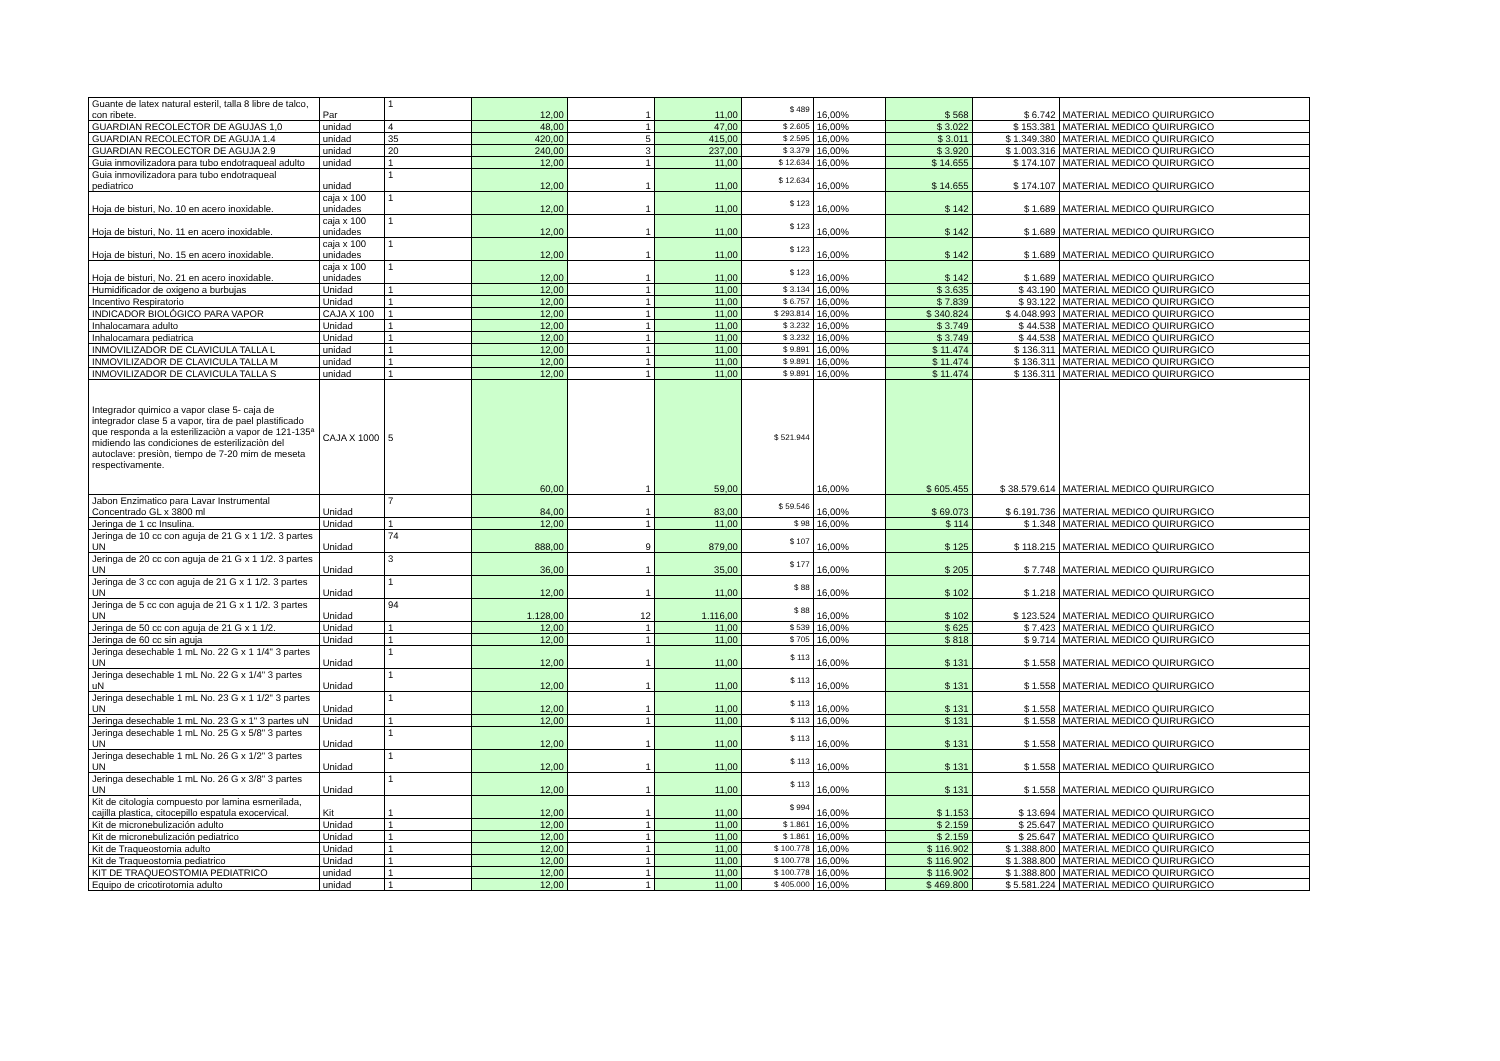| Guante de latex natural esteril, talla 8 libre de talco, con ribete. | Par | 1 | 12,00 | 1 | 11,00 | $ 489 | 16,00% | $ 568 | $ 6.742 | MATERIAL MEDICO QUIRURGICO |
| GUARDIAN RECOLECTOR DE AGUJAS 1,0 | unidad | 4 | 48,00 | 1 | 47,00 | $ 2.605 | 16,00% | $ 3.022 | $ 153.381 | MATERIAL MEDICO QUIRURGICO |
| GUARDIAN RECOLECTOR DE AGUJA 1.4 | unidad | 35 | 420,00 | 5 | 415,00 | $ 2.595 | 16,00% | $ 3.011 | $ 1.349.380 | MATERIAL MEDICO QUIRURGICO |
| GUARDIAN RECOLECTOR DE AGUJA 2.9 | unidad | 20 | 240,00 | 3 | 237,00 | $ 3.379 | 16,00% | $ 3.920 | $ 1.003.316 | MATERIAL MEDICO QUIRURGICO |
| Guia inmovilizadora para tubo endotraqueal adulto | unidad | 1 | 12,00 | 1 | 11,00 | $ 12.634 | 16,00% | $ 14.655 | $ 174.107 | MATERIAL MEDICO QUIRURGICO |
| Guia inmovilizadora para tubo endotraqueal pediatrico | unidad | 1 | 12,00 | 1 | 11,00 | $ 12.634 | 16,00% | $ 14.655 | $ 174.107 | MATERIAL MEDICO QUIRURGICO |
| Hoja de bisturi, No. 10 en acero inoxidable. | caja x 100 unidades | 1 | 12,00 | 1 | 11,00 | $ 123 | 16,00% | $ 142 | $ 1.689 | MATERIAL MEDICO QUIRURGICO |
| Hoja de bisturi, No. 11 en acero inoxidable. | caja x 100 unidades | 1 | 12,00 | 1 | 11,00 | $ 123 | 16,00% | $ 142 | $ 1.689 | MATERIAL MEDICO QUIRURGICO |
| Hoja de bisturi, No. 15 en acero inoxidable. | caja x 100 unidades | 1 | 12,00 | 1 | 11,00 | $ 123 | 16,00% | $ 142 | $ 1.689 | MATERIAL MEDICO QUIRURGICO |
| Hoja de bisturi, No. 21 en acero inoxidable. | caja x 100 unidades | 1 | 12,00 | 1 | 11,00 | $ 123 | 16,00% | $ 142 | $ 1.689 | MATERIAL MEDICO QUIRURGICO |
| Humidificador de oxigeno a burbujas | Unidad | 1 | 12,00 | 1 | 11,00 | $ 3.134 | 16,00% | $ 3.635 | $ 43.190 | MATERIAL MEDICO QUIRURGICO |
| Incentivo Respiratorio | Unidad | 1 | 12,00 | 1 | 11,00 | $ 6.757 | 16,00% | $ 7.839 | $ 93.122 | MATERIAL MEDICO QUIRURGICO |
| INDICADOR BIOLÓGICO PARA VAPOR | CAJA X 100 | 1 | 12,00 | 1 | 11,00 | $ 293.814 | 16,00% | $ 340.824 | $ 4.048.993 | MATERIAL MEDICO QUIRURGICO |
| Inhalocamara adulto | Unidad | 1 | 12,00 | 1 | 11,00 | $ 3.232 | 16,00% | $ 3.749 | $ 44.538 | MATERIAL MEDICO QUIRURGICO |
| Inhalocamara pediatrica | Unidad | 1 | 12,00 | 1 | 11,00 | $ 3.232 | 16,00% | $ 3.749 | $ 44.538 | MATERIAL MEDICO QUIRURGICO |
| INMOVILIZADOR DE CLAVICULA TALLA L | unidad | 1 | 12,00 | 1 | 11,00 | $ 9.891 | 16,00% | $ 11.474 | $ 136.311 | MATERIAL MEDICO QUIRURGICO |
| INMOVILIZADOR DE CLAVICULA TALLA M | unidad | 1 | 12,00 | 1 | 11,00 | $ 9.891 | 16,00% | $ 11.474 | $ 136.311 | MATERIAL MEDICO QUIRURGICO |
| INMOVILIZADOR DE CLAVICULA TALLA S | unidad | 1 | 12,00 | 1 | 11,00 | $ 9.891 | 16,00% | $ 11.474 | $ 136.311 | MATERIAL MEDICO QUIRURGICO |
| Integrador quimico a vapor clase 5- caja de integrador clase 5 a vapor, tira de pael plastificado que responda a la esterilizaciòn a vapor de 121-135ª midiendo las condiciones de esterilizaciòn del autoclave: presiòn, tiempo de 7-20 mim de meseta respectivamente. | CAJA X 1000 | 5 | 60,00 | 1 | 59,00 | $ 521.944 | 16,00% | $ 605.455 | $ 38.579.614 | MATERIAL MEDICO QUIRURGICO |
| Jabon Enzimatico para Lavar Instrumental Concentrado GL x 3800 ml | Unidad | 7 | 84,00 | 1 | 83,00 | $ 59.546 | 16,00% | $ 69.073 | $ 6.191.736 | MATERIAL MEDICO QUIRURGICO |
| Jeringa de 1 cc Insulina. | Unidad | 1 | 12,00 | 1 | 11,00 | $ 98 | 16,00% | $ 114 | $ 1.348 | MATERIAL MEDICO QUIRURGICO |
| Jeringa de 10 cc con aguja de 21 G x 1 1/2. 3 partes UN | Unidad | 74 | 888,00 | 9 | 879,00 | $ 107 | 16,00% | $ 125 | $ 118.215 | MATERIAL MEDICO QUIRURGICO |
| Jeringa de 20 cc con aguja de 21 G x 1 1/2. 3 partes UN | Unidad | 3 | 36,00 | 1 | 35,00 | $ 177 | 16,00% | $ 205 | $ 7.748 | MATERIAL MEDICO QUIRURGICO |
| Jeringa de 3 cc con aguja de 21 G x 1 1/2. 3 partes UN | Unidad | 1 | 12,00 | 1 | 11,00 | $ 88 | 16,00% | $ 102 | $ 1.218 | MATERIAL MEDICO QUIRURGICO |
| Jeringa de 5 cc con aguja de 21 G x 1 1/2. 3 partes UN | Unidad | 94 | 1.128,00 | 12 | 1.116,00 | $ 88 | 16,00% | $ 102 | $ 123.524 | MATERIAL MEDICO QUIRURGICO |
| Jeringa de 50 cc con aguja de 21 G x 1 1/2. | Unidad | 1 | 12,00 | 1 | 11,00 | $ 539 | 16,00% | $ 625 | $ 7.423 | MATERIAL MEDICO QUIRURGICO |
| Jeringa de 60 cc sin aguja | Unidad | 1 | 12,00 | 1 | 11,00 | $ 705 | 16,00% | $ 818 | $ 9.714 | MATERIAL MEDICO QUIRURGICO |
| Jeringa desechable 1 mL No. 22 G x 1 1/4" 3 partes UN | Unidad | 1 | 12,00 | 1 | 11,00 | $ 113 | 16,00% | $ 131 | $ 1.558 | MATERIAL MEDICO QUIRURGICO |
| Jeringa desechable 1 mL No. 22 G x 1/4" 3 partes uN | Unidad | 1 | 12,00 | 1 | 11,00 | $ 113 | 16,00% | $ 131 | $ 1.558 | MATERIAL MEDICO QUIRURGICO |
| Jeringa desechable 1 mL No. 23 G x 1 1/2" 3 partes UN | Unidad | 1 | 12,00 | 1 | 11,00 | $ 113 | 16,00% | $ 131 | $ 1.558 | MATERIAL MEDICO QUIRURGICO |
| Jeringa desechable 1 mL No. 23 G x 1" 3 partes uN | Unidad | 1 | 12,00 | 1 | 11,00 | $ 113 | 16,00% | $ 131 | $ 1.558 | MATERIAL MEDICO QUIRURGICO |
| Jeringa desechable 1 mL No. 25 G x 5/8" 3 partes UN | Unidad | 1 | 12,00 | 1 | 11,00 | $ 113 | 16,00% | $ 131 | $ 1.558 | MATERIAL MEDICO QUIRURGICO |
| Jeringa desechable 1 mL No. 26 G x 1/2" 3 partes UN | Unidad | 1 | 12,00 | 1 | 11,00 | $ 113 | 16,00% | $ 131 | $ 1.558 | MATERIAL MEDICO QUIRURGICO |
| Jeringa desechable 1 mL No. 26 G x 3/8" 3 partes UN | Unidad | 1 | 12,00 | 1 | 11,00 | $ 113 | 16,00% | $ 131 | $ 1.558 | MATERIAL MEDICO QUIRURGICO |
| Kit de citologia compuesto por lamina esmerilada, cajilla plastica, citocepillo espatula exocervical. | Kit | 1 | 12,00 | 1 | 11,00 | $ 994 | 16,00% | $ 1.153 | $ 13.694 | MATERIAL MEDICO QUIRURGICO |
| Kit de micronebulización adulto | Unidad | 1 | 12,00 | 1 | 11,00 | $ 1.861 | 16,00% | $ 2.159 | $ 25.647 | MATERIAL MEDICO QUIRURGICO |
| Kit de micronebulización pediatrico | Unidad | 1 | 12,00 | 1 | 11,00 | $ 1.861 | 16,00% | $ 2.159 | $ 25.647 | MATERIAL MEDICO QUIRURGICO |
| Kit de Traqueostomia adulto | Unidad | 1 | 12,00 | 1 | 11,00 | $ 100.778 | 16,00% | $ 116.902 | $ 1.388.800 | MATERIAL MEDICO QUIRURGICO |
| Kit de Traqueostomia pediatrico | Unidad | 1 | 12,00 | 1 | 11,00 | $ 100.778 | 16,00% | $ 116.902 | $ 1.388.800 | MATERIAL MEDICO QUIRURGICO |
| KIT DE TRAQUEOSTOMIA PEDIATRICO | unidad | 1 | 12,00 | 1 | 11,00 | $ 100.778 | 16,00% | $ 116.902 | $ 1.388.800 | MATERIAL MEDICO QUIRURGICO |
| Equipo de cricotirotomia adulto | unidad | 1 | 12,00 | 1 | 11,00 | $ 405.000 | 16,00% | $ 469.800 | $ 5.581.224 | MATERIAL MEDICO QUIRURGICO |